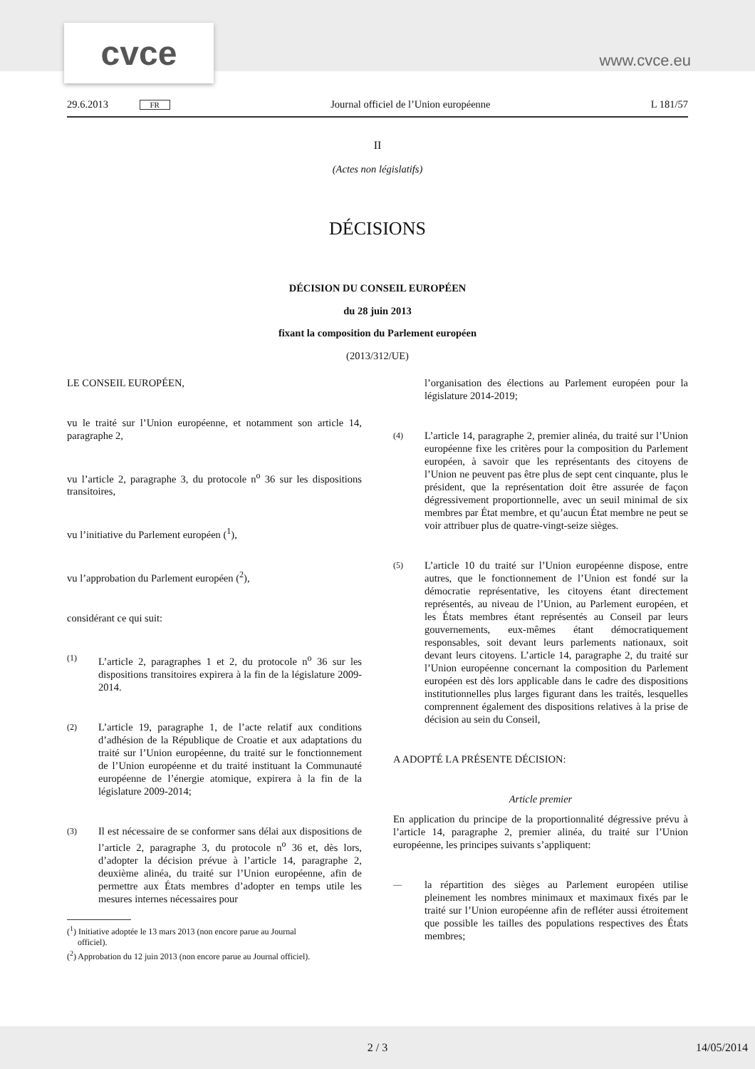cvce www.cvce.eu
29.6.2013 FR Journal officiel de l’Union européenne L 181/57
II
(Actes non législatifs)
DÉCISIONS
DÉCISION DU CONSEIL EUROPÉEN
du 28 juin 2013
fixant la composition du Parlement européen
(2013/312/UE)
LE CONSEIL EUROPÉEN,
vu le traité sur l’Union européenne, et notamment son article 14, paragraphe 2,
vu l’article 2, paragraphe 3, du protocole n<sup>o</sup> 36 sur les dispositions transitoires,
vu l’initiative du Parlement européen (<sup>1</sup>),
vu l’approbation du Parlement européen (<sup>2</sup>),
considérant ce qui suit:
(1) L’article 2, paragraphes 1 et 2, du protocole n<sup>o</sup> 36 sur les dispositions transitoires expirera à la fin de la législature 2009-2014.
(2) L’article 19, paragraphe 1, de l’acte relatif aux conditions d’adhésion de la République de Croatie et aux adaptations du traité sur l’Union européenne, du traité sur le fonctionnement de l’Union européenne et du traité instituant la Communauté européenne de l’énergie atomique, expirera à la fin de la législature 2009-2014;
(3) Il est nécessaire de se conformer sans délai aux dispositions de l’article 2, paragraphe 3, du protocole n<sup>o</sup> 36 et, dès lors, d’adopter la décision prévue à l’article 14, paragraphe 2, deuxième alinéa, du traité sur l’Union européenne, afin de permettre aux États membres d’adopter en temps utile les mesures internes nécessaires pour
(<sup>1</sup>) Initiative adoptée le 13 mars 2013 (non encore parue au Journal
officiel).
(<sup>2</sup>) Approbation du 12 juin 2013 (non encore parue au Journal officiel).
l’organisation des élections au Parlement européen pour la législature 2014-2019;
(4) L’article 14, paragraphe 2, premier alinéa, du traité sur l’Union européenne fixe les critères pour la composition du Parlement européen, à savoir que les représentants des citoyens de l’Union ne peuvent pas être plus de sept cent cinquante, plus le président, que la représentation doit être assurée de façon dégressivement proportionnelle, avec un seuil minimal de six membres par État membre, et qu’aucun État membre ne peut se voir attribuer plus de quatre-vingt-seize sièges.
(5) L’article 10 du traité sur l’Union européenne dispose, entre autres, que le fonctionnement de l’Union est fondé sur la démocratie représentative, les citoyens étant directement représentés, au niveau de l’Union, au Parlement européen, et les États membres étant représentés au Conseil par leurs gouvernements, eux-mêmes étant démocratiquement responsables, soit devant leurs parlements nationaux, soit devant leurs citoyens. L’article 14, paragraphe 2, du traité sur l’Union européenne concernant la composition du Parlement européen est dès lors applicable dans le cadre des dispositions institutionnelles plus larges figurant dans les traités, lesquelles comprennent également des dispositions relatives à la prise de décision au sein du Conseil,
A ADOPTÉ LA PRÉSENTE DÉCISION:
Article premier
En application du principe de la proportionnalité dégressive prévu à l’article 14, paragraphe 2, premier alinéa, du traité sur l’Union européenne, les principes suivants s’appliquent:
— la répartition des sièges au Parlement européen utilise pleinement les nombres minimaux et maximaux fixés par le traité sur l’Union européenne afin de refléter aussi étroitement que possible les tailles des populations respectives des États membres;
2 / 3 14/05/2014